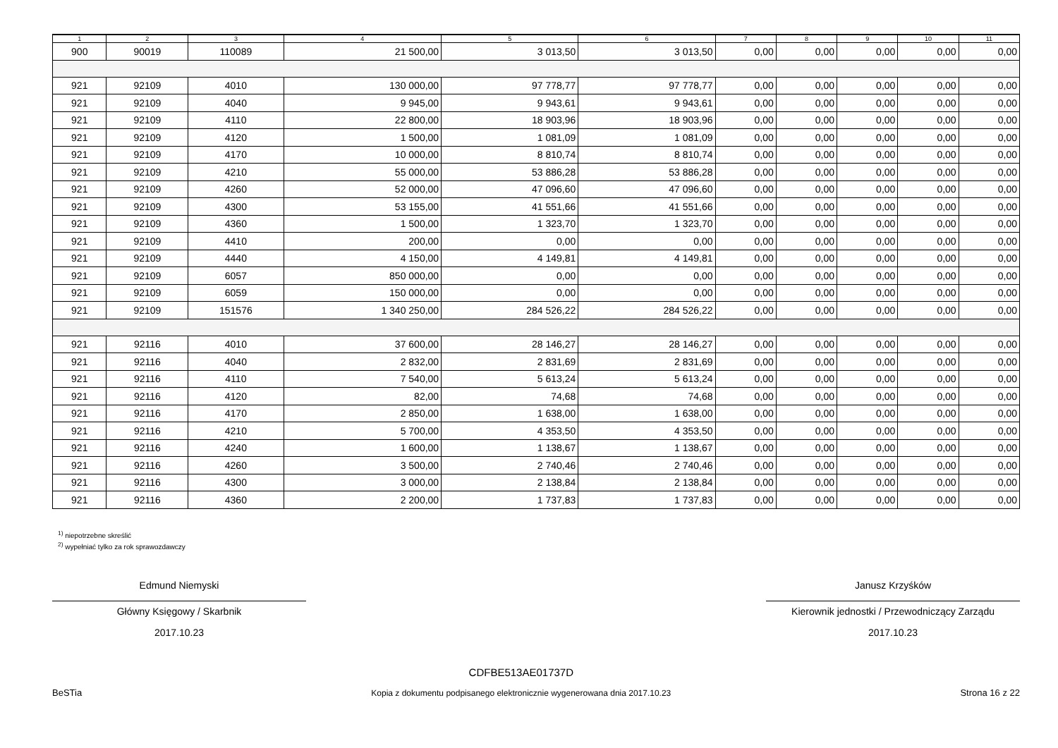| 1 | 2 | 3 | 4 | 5 | 6 | 7 | 8 | 9 | 10 | 11 |
| --- | --- | --- | --- | --- | --- | --- | --- | --- | --- | --- |
| 900 | 90019 | 110089 | 21 500,00 | 3 013,50 | 3 013,50 | 0,00 | 0,00 | 0,00 | 0,00 | 0,00 |
| 921 | 92109 | 4010 | 130 000,00 | 97 778,77 | 97 778,77 | 0,00 | 0,00 | 0,00 | 0,00 | 0,00 |
| 921 | 92109 | 4040 | 9 945,00 | 9 943,61 | 9 943,61 | 0,00 | 0,00 | 0,00 | 0,00 | 0,00 |
| 921 | 92109 | 4110 | 22 800,00 | 18 903,96 | 18 903,96 | 0,00 | 0,00 | 0,00 | 0,00 | 0,00 |
| 921 | 92109 | 4120 | 1 500,00 | 1 081,09 | 1 081,09 | 0,00 | 0,00 | 0,00 | 0,00 | 0,00 |
| 921 | 92109 | 4170 | 10 000,00 | 8 810,74 | 8 810,74 | 0,00 | 0,00 | 0,00 | 0,00 | 0,00 |
| 921 | 92109 | 4210 | 55 000,00 | 53 886,28 | 53 886,28 | 0,00 | 0,00 | 0,00 | 0,00 | 0,00 |
| 921 | 92109 | 4260 | 52 000,00 | 47 096,60 | 47 096,60 | 0,00 | 0,00 | 0,00 | 0,00 | 0,00 |
| 921 | 92109 | 4300 | 53 155,00 | 41 551,66 | 41 551,66 | 0,00 | 0,00 | 0,00 | 0,00 | 0,00 |
| 921 | 92109 | 4360 | 1 500,00 | 1 323,70 | 1 323,70 | 0,00 | 0,00 | 0,00 | 0,00 | 0,00 |
| 921 | 92109 | 4410 | 200,00 | 0,00 | 0,00 | 0,00 | 0,00 | 0,00 | 0,00 | 0,00 |
| 921 | 92109 | 4440 | 4 150,00 | 4 149,81 | 4 149,81 | 0,00 | 0,00 | 0,00 | 0,00 | 0,00 |
| 921 | 92109 | 6057 | 850 000,00 | 0,00 | 0,00 | 0,00 | 0,00 | 0,00 | 0,00 | 0,00 |
| 921 | 92109 | 6059 | 150 000,00 | 0,00 | 0,00 | 0,00 | 0,00 | 0,00 | 0,00 | 0,00 |
| 921 | 92109 | 151576 | 1 340 250,00 | 284 526,22 | 284 526,22 | 0,00 | 0,00 | 0,00 | 0,00 | 0,00 |
| 921 | 92116 | 4010 | 37 600,00 | 28 146,27 | 28 146,27 | 0,00 | 0,00 | 0,00 | 0,00 | 0,00 |
| 921 | 92116 | 4040 | 2 832,00 | 2 831,69 | 2 831,69 | 0,00 | 0,00 | 0,00 | 0,00 | 0,00 |
| 921 | 92116 | 4110 | 7 540,00 | 5 613,24 | 5 613,24 | 0,00 | 0,00 | 0,00 | 0,00 | 0,00 |
| 921 | 92116 | 4120 | 82,00 | 74,68 | 74,68 | 0,00 | 0,00 | 0,00 | 0,00 | 0,00 |
| 921 | 92116 | 4170 | 2 850,00 | 1 638,00 | 1 638,00 | 0,00 | 0,00 | 0,00 | 0,00 | 0,00 |
| 921 | 92116 | 4210 | 5 700,00 | 4 353,50 | 4 353,50 | 0,00 | 0,00 | 0,00 | 0,00 | 0,00 |
| 921 | 92116 | 4240 | 1 600,00 | 1 138,67 | 1 138,67 | 0,00 | 0,00 | 0,00 | 0,00 | 0,00 |
| 921 | 92116 | 4260 | 3 500,00 | 2 740,46 | 2 740,46 | 0,00 | 0,00 | 0,00 | 0,00 | 0,00 |
| 921 | 92116 | 4300 | 3 000,00 | 2 138,84 | 2 138,84 | 0,00 | 0,00 | 0,00 | 0,00 | 0,00 |
| 921 | 92116 | 4360 | 2 200,00 | 1 737,83 | 1 737,83 | 0,00 | 0,00 | 0,00 | 0,00 | 0,00 |
<sup>1)</sup> niepotrzebne skreślić
<sup>2)</sup> wypełniać tylko za rok sprawozdawczy
Edmund Niemyski
Główny Księgowy / Skarbnik
2017.10.23
Janusz Krzyśków
Kierownik jednostki / Przewodniczący Zarządu
2017.10.23
BeSTia
CDFBE513AE01737D
Kopia z dokumentu podpisanego elektronicznie wygenerowana dnia 2017.10.23
Strona 16 z 22